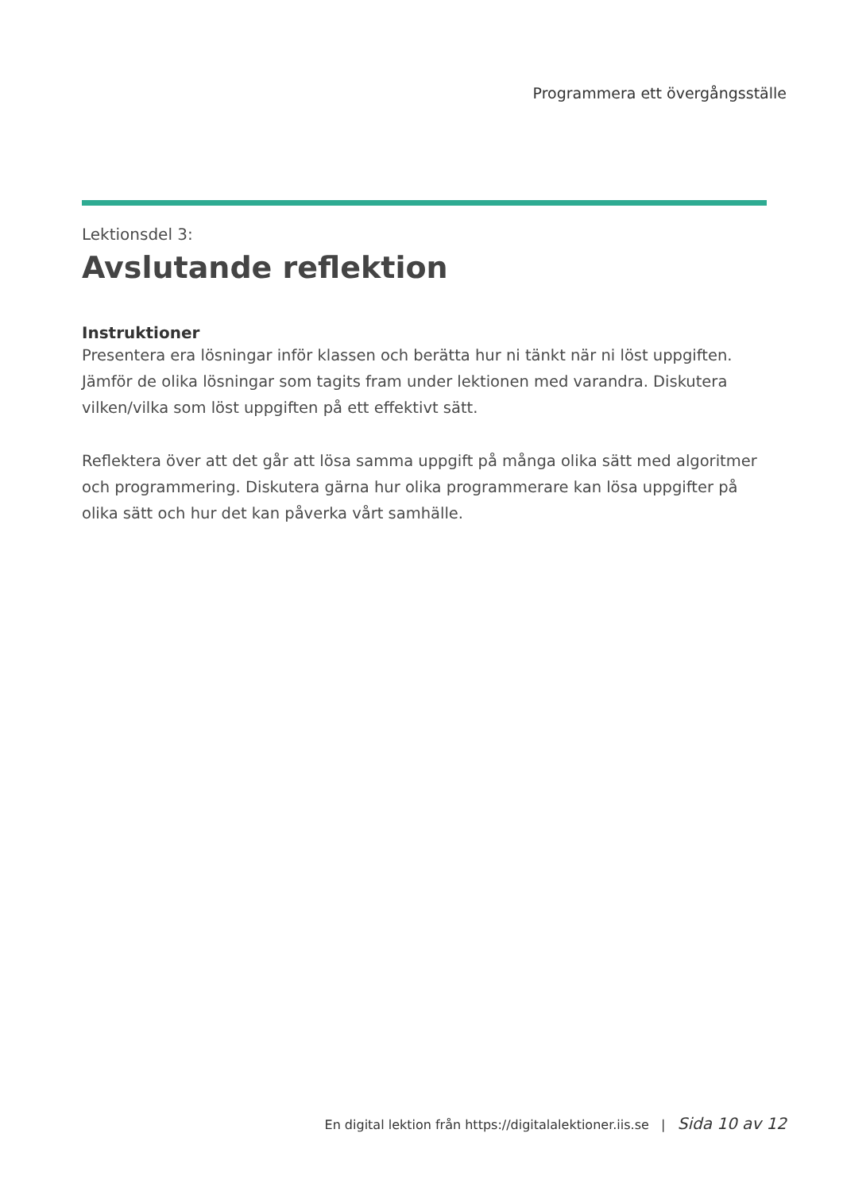Programmera ett övergångsställe
Lektionsdel 3:
Avslutande reflektion
Instruktioner
Presentera era lösningar inför klassen och berätta hur ni tänkt när ni löst uppgiften. Jämför de olika lösningar som tagits fram under lektionen med varandra. Diskutera vilken/vilka som löst uppgiften på ett effektivt sätt.
Reflektera över att det går att lösa samma uppgift på många olika sätt med algoritmer och programmering. Diskutera gärna hur olika programmerare kan lösa uppgifter på olika sätt och hur det kan påverka vårt samhälle.
En digital lektion från https://digitalalektioner.iis.se | Sida 10 av 12